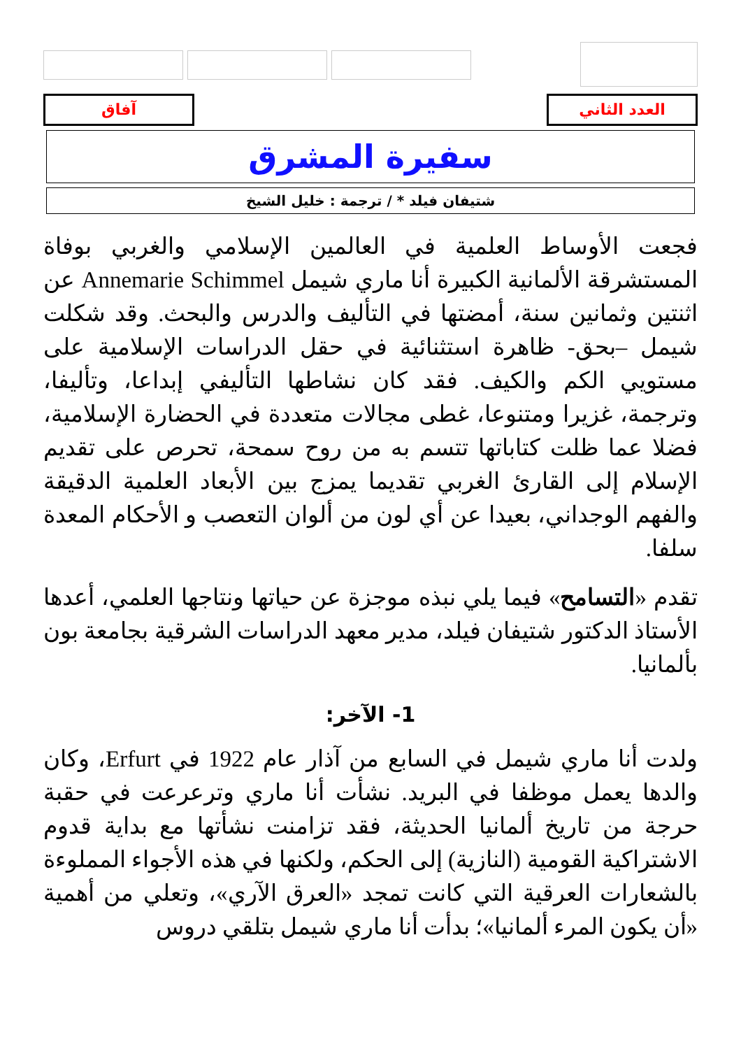العدد الثاني آفاق
سفيرة المشرق
شتيفان فيلد * / ترجمة : خليل الشيخ
فجعت الأوساط العلمية في العالمين الإسلامي والغربي بوفاة المستشرقة الألمانية الكبيرة أنا ماري شيمل Annemarie Schimmel عن اثنتين وثمانين سنة، أمضتها في التأليف والدرس والبحث. وقد شكلت شيمل –بحق- ظاهرة استثنائية في حقل الدراسات الإسلامية على مستويي الكم والكيف. فقد كان نشاطها التأليفي إبداعا، وتأليفا، وترجمة، غزيرا ومتنوعا، غطى مجالات متعددة في الحضارة الإسلامية، فضلا عما ظلت كتاباتها تتسم به من روح سمحة، تحرص على تقديم الإسلام إلى القارئ الغربي تقديما يمزج بين الأبعاد العلمية الدقيقة والفهم الوجداني، بعيدا عن أي لون من ألوان التعصب و الأحكام المعدة سلفا.
تقدم «التسامح» فيما يلي نبذه موجزة عن حياتها ونتاجها العلمي، أعدها الأستاذ الدكتور شتيفان فيلد، مدير معهد الدراسات الشرقية بجامعة بون بألمانيا.
1- الآخر:
ولدت أنا ماري شيمل في السابع من آذار عام 1922 في Erfurt، وكان والدها يعمل موظفا في البريد. نشأت أنا ماري وترعرعت في حقبة حرجة من تاريخ ألمانيا الحديثة، فقد تزامنت نشأتها مع بداية قدوم الاشتراكية القومية (النازية) إلى الحكم، ولكنها في هذه الأجواء المملوءة بالشعارات العرقية التي كانت تمجد «العرق الآري»، وتعلي من أهمية «أن يكون المرء ألمانيا»؛ بدأت أنا ماري شيمل بتلقي دروس